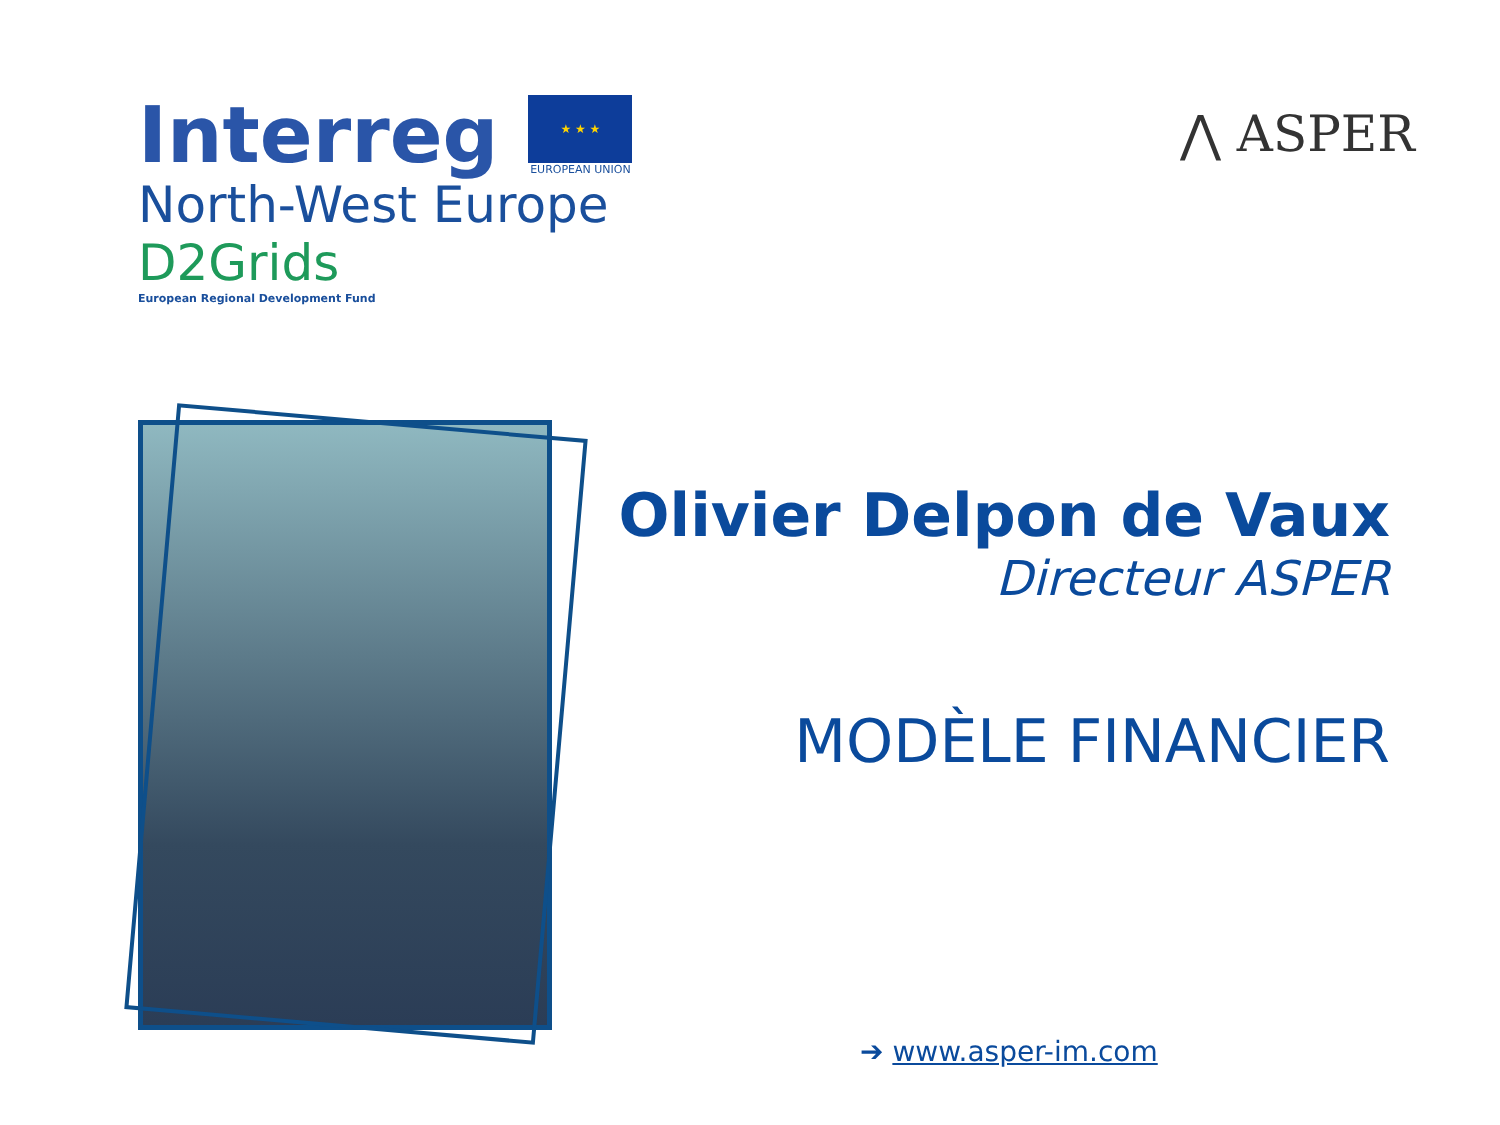Interreg
★ ★ ★
EUROPEAN UNION
North-West Europe
D2Grids
European Regional Development Fund
⋀ ASPER
Olivier Delpon de Vaux
Directeur ASPER
MODÈLE FINANCIER
➔ www.asper-im.com